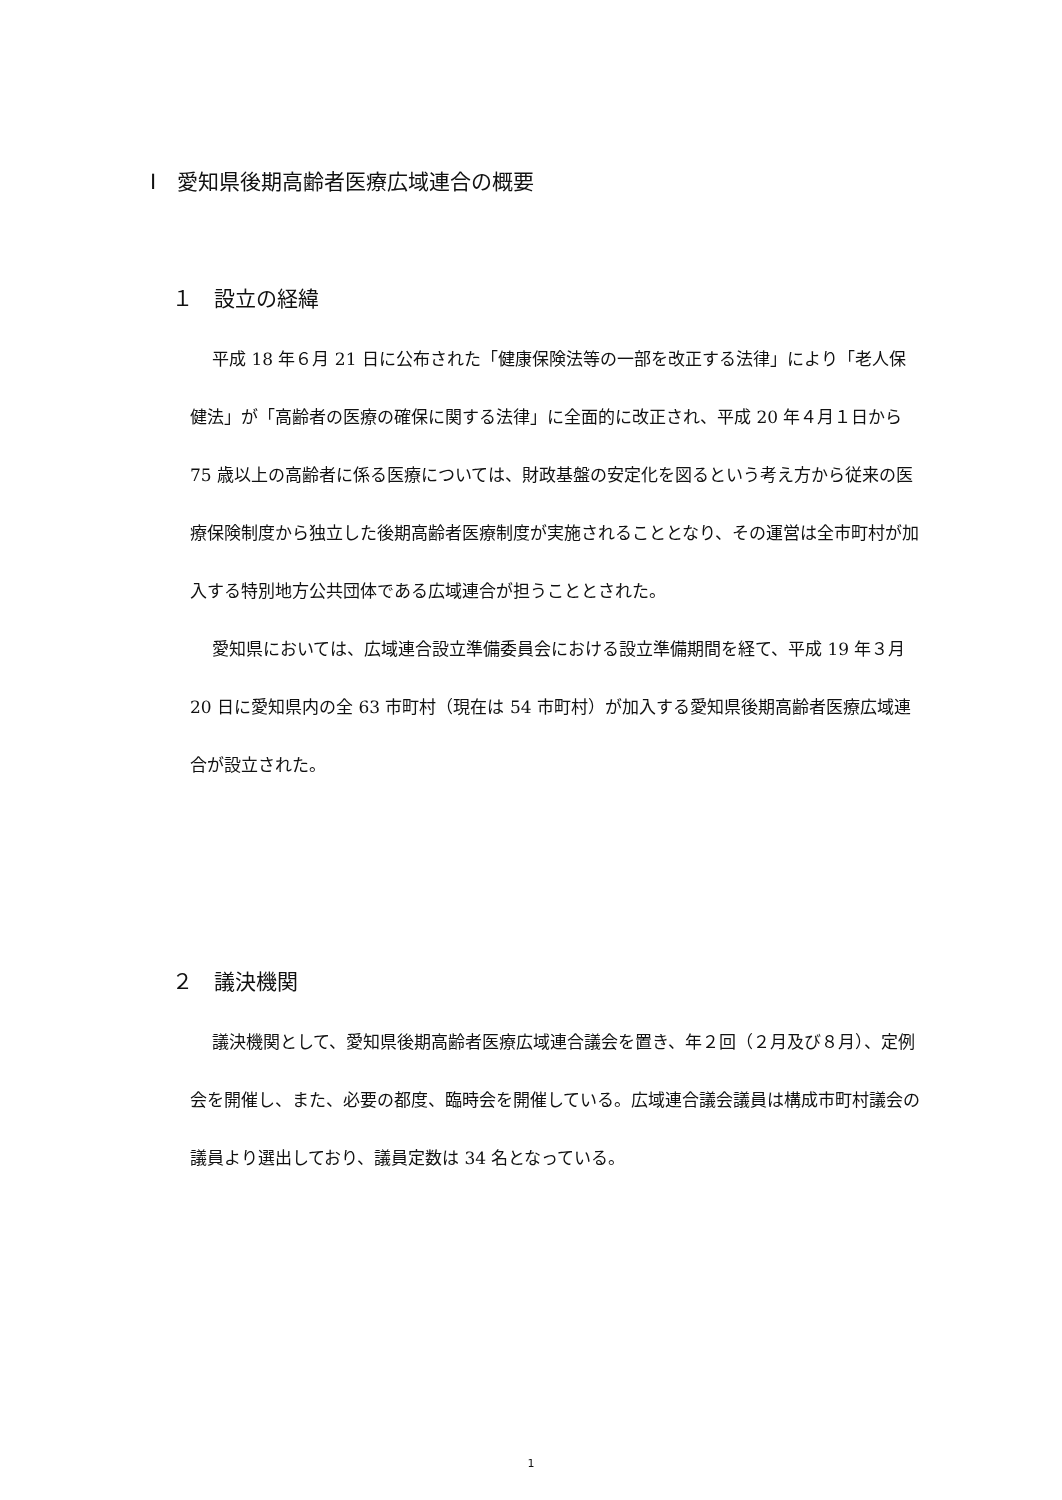Ⅰ　愛知県後期高齢者医療広域連合の概要
１　設立の経緯
平成 18 年６月 21 日に公布された「健康保険法等の一部を改正する法律」により「老人保健法」が「高齢者の医療の確保に関する法律」に全面的に改正され、平成 20 年４月１日から 75 歳以上の高齢者に係る医療については、財政基盤の安定化を図るという考え方から従来の医療保険制度から独立した後期高齢者医療制度が実施されることとなり、その運営は全市町村が加入する特別地方公共団体である広域連合が担うこととされた。
愛知県においては、広域連合設立準備委員会における設立準備期間を経て、平成 19 年３月 20 日に愛知県内の全 63 市町村（現在は 54 市町村）が加入する愛知県後期高齢者医療広域連合が設立された。
２　議決機関
議決機関として、愛知県後期高齢者医療広域連合議会を置き、年２回（２月及び８月）、定例会を開催し、また、必要の都度、臨時会を開催している。広域連合議会議員は構成市町村議会の議員より選出しており、議員定数は 34 名となっている。
1